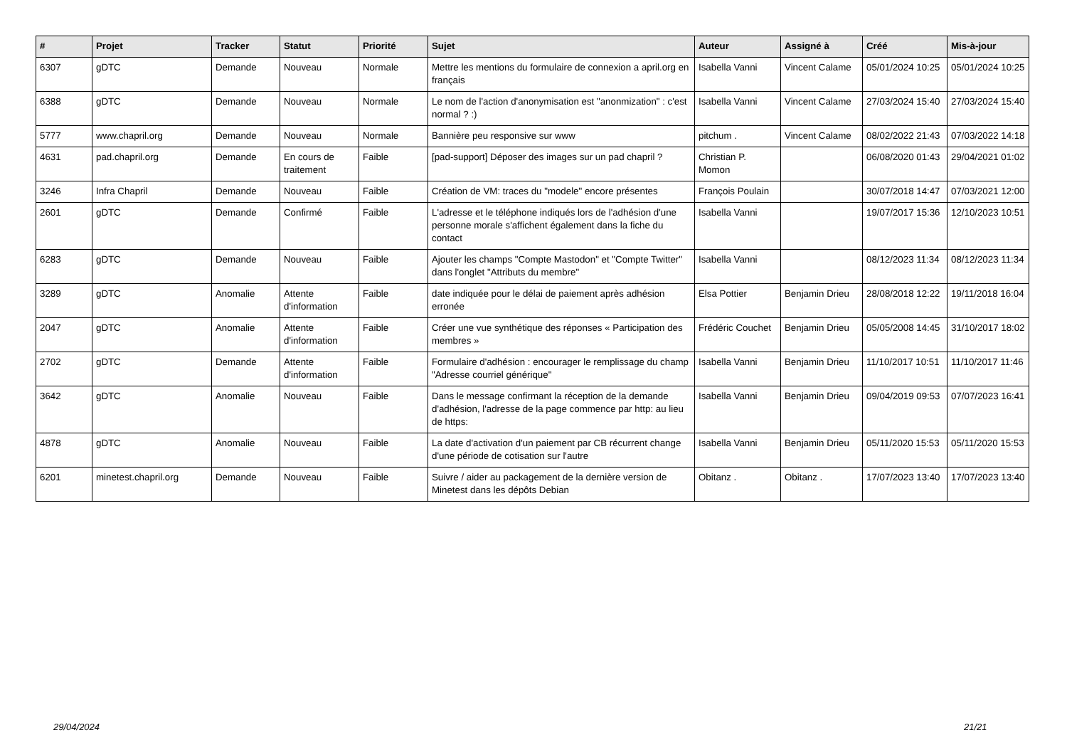| # | Projet | Tracker | Statut | Priorité | Sujet | Auteur | Assigné à | Créé | Mis-à-jour |
| --- | --- | --- | --- | --- | --- | --- | --- | --- | --- |
| 6307 | gDTC | Demande | Nouveau | Normale | Mettre les mentions du formulaire de connexion a april.org en français | Isabella Vanni | Vincent Calame | 05/01/2024 10:25 | 05/01/2024 10:25 |
| 6388 | gDTC | Demande | Nouveau | Normale | Le nom de l'action d'anonymisation est "anonmization" : c'est normal ? :) | Isabella Vanni | Vincent Calame | 27/03/2024 15:40 | 27/03/2024 15:40 |
| 5777 | www.chapril.org | Demande | Nouveau | Normale | Bannière peu responsive sur www | pitchum . | Vincent Calame | 08/02/2022 21:43 | 07/03/2022 14:18 |
| 4631 | pad.chapril.org | Demande | En cours de traitement | Faible | [pad-support] Déposer des images sur un pad chapril ? | Christian P. Momon | | 06/08/2020 01:43 | 29/04/2021 01:02 |
| 3246 | Infra Chapril | Demande | Nouveau | Faible | Création de VM: traces du "modele" encore présentes | François Poulain | | 30/07/2018 14:47 | 07/03/2021 12:00 |
| 2601 | gDTC | Demande | Confirmé | Faible | L'adresse et le téléphone indiqués lors de l'adhésion d'une personne morale s'affichent également dans la fiche du contact | Isabella Vanni | | 19/07/2017 15:36 | 12/10/2023 10:51 |
| 6283 | gDTC | Demande | Nouveau | Faible | Ajouter les champs "Compte Mastodon" et "Compte Twitter" dans l'onglet "Attributs du membre" | Isabella Vanni | | 08/12/2023 11:34 | 08/12/2023 11:34 |
| 3289 | gDTC | Anomalie | Attente d'information | Faible | date indiquée pour le délai de paiement après adhésion erronée | Elsa Pottier | Benjamin Drieu | 28/08/2018 12:22 | 19/11/2018 16:04 |
| 2047 | gDTC | Anomalie | Attente d'information | Faible | Créer une vue synthétique des réponses « Participation des membres » | Frédéric Couchet | Benjamin Drieu | 05/05/2008 14:45 | 31/10/2017 18:02 |
| 2702 | gDTC | Demande | Attente d'information | Faible | Formulaire d'adhésion : encourager le remplissage du champ "Adresse courriel générique" | Isabella Vanni | Benjamin Drieu | 11/10/2017 10:51 | 11/10/2017 11:46 |
| 3642 | gDTC | Anomalie | Nouveau | Faible | Dans le message confirmant la réception de la demande d'adhésion, l'adresse de la page commence par http: au lieu de https: | Isabella Vanni | Benjamin Drieu | 09/04/2019 09:53 | 07/07/2023 16:41 |
| 4878 | gDTC | Anomalie | Nouveau | Faible | La date d'activation d'un paiement par CB récurrent change d'une période de cotisation sur l'autre | Isabella Vanni | Benjamin Drieu | 05/11/2020 15:53 | 05/11/2020 15:53 |
| 6201 | minetest.chapril.org | Demande | Nouveau | Faible | Suivre / aider au packagement de la dernière version de Minetest dans les dépôts Debian | Obitanz . | Obitanz . | 17/07/2023 13:40 | 17/07/2023 13:40 |
29/04/2024 21/21